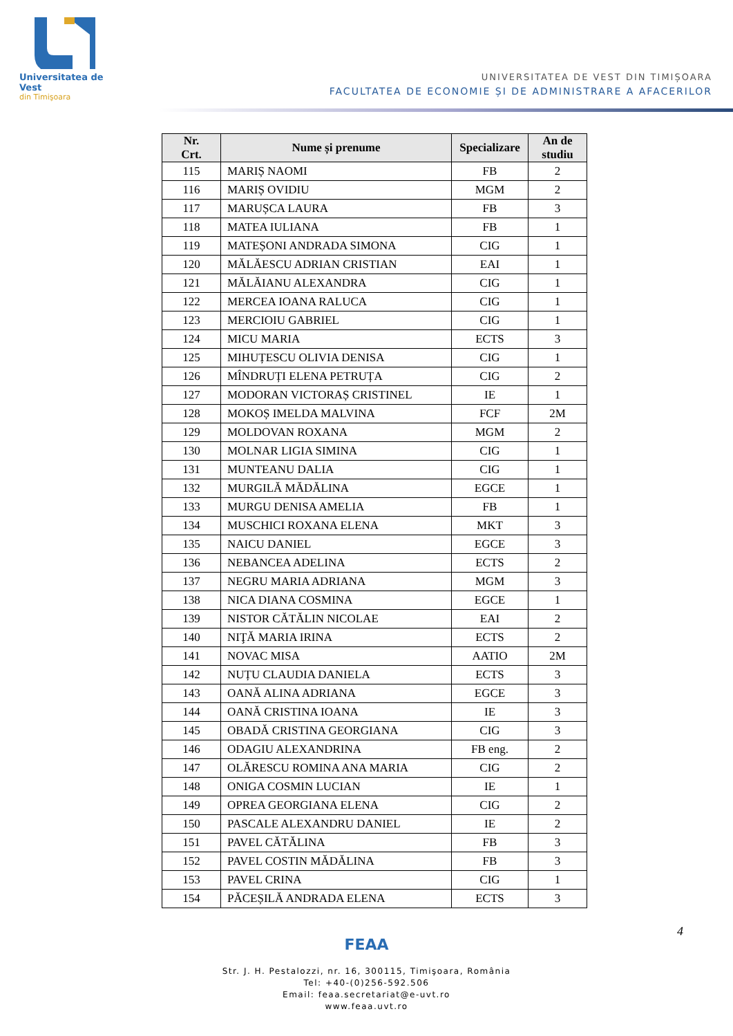Universitatea de Vest
din Timişoara
UNIVERSITATEA DE VEST DIN TIMIȘOARA
FACULTATEA DE ECONOMIE ȘI DE ADMINISTRARE A AFACERILOR
| Nr. Crt. | Nume și prenume | Specializare | An de studiu |
| --- | --- | --- | --- |
| 115 | MARIȘ NAOMI | FB | 2 |
| 116 | MARIȘ OVIDIU | MGM | 2 |
| 117 | MARUȘCA LAURA | FB | 3 |
| 118 | MATEA IULIANA | FB | 1 |
| 119 | MATEȘONI ANDRADA SIMONA | CIG | 1 |
| 120 | MĂLĂESCU ADRIAN CRISTIAN | EAI | 1 |
| 121 | MĂLĂIANU ALEXANDRA | CIG | 1 |
| 122 | MERCEA IOANA RALUCA | CIG | 1 |
| 123 | MERCIOIU GABRIEL | CIG | 1 |
| 124 | MICU MARIA | ECTS | 3 |
| 125 | MIHUȚESCU OLIVIA DENISA | CIG | 1 |
| 126 | MÎNDRUȚI ELENA PETRUȚA | CIG | 2 |
| 127 | MODORAN VICTORAȘ CRISTINEL | IE | 1 |
| 128 | MOKOȘ IMELDA MALVINA | FCF | 2M |
| 129 | MOLDOVAN ROXANA | MGM | 2 |
| 130 | MOLNAR LIGIA SIMINA | CIG | 1 |
| 131 | MUNTEANU DALIA | CIG | 1 |
| 132 | MURGILĂ MĂDĂLINA | EGCE | 1 |
| 133 | MURGU DENISA AMELIA | FB | 1 |
| 134 | MUSCHICI ROXANA ELENA | MKT | 3 |
| 135 | NAICU DANIEL | EGCE | 3 |
| 136 | NEBANCEA ADELINA | ECTS | 2 |
| 137 | NEGRU MARIA ADRIANA | MGM | 3 |
| 138 | NICA DIANA COSMINA | EGCE | 1 |
| 139 | NISTOR CĂTĂLIN NICOLAE | EAI | 2 |
| 140 | NIŢĂ MARIA IRINA | ECTS | 2 |
| 141 | NOVAC MISA | AATIO | 2M |
| 142 | NUȚU CLAUDIA DANIELA | ECTS | 3 |
| 143 | OANĂ ALINA ADRIANA | EGCE | 3 |
| 144 | OANĂ CRISTINA IOANA | IE | 3 |
| 145 | OBADĂ CRISTINA GEORGIANA | CIG | 3 |
| 146 | ODAGIU ALEXANDRINA | FB eng. | 2 |
| 147 | OLĂRESCU ROMINA ANA MARIA | CIG | 2 |
| 148 | ONIGA COSMIN LUCIAN | IE | 1 |
| 149 | OPREA GEORGIANA ELENA | CIG | 2 |
| 150 | PASCALE ALEXANDRU DANIEL | IE | 2 |
| 151 | PAVEL CĂTĂLINA | FB | 3 |
| 152 | PAVEL COSTIN MĂDĂLINA | FB | 3 |
| 153 | PAVEL CRINA | CIG | 1 |
| 154 | PĂCEȘILĂ ANDRADA ELENA | ECTS | 3 |
4
FEAA
Str. J. H. Pestalozzi, nr. 16, 300115, Timişoara, România
Tel: +40-(0)256-592.506
Email: feaa.secretariat@e-uvt.ro
www.feaa.uvt.ro